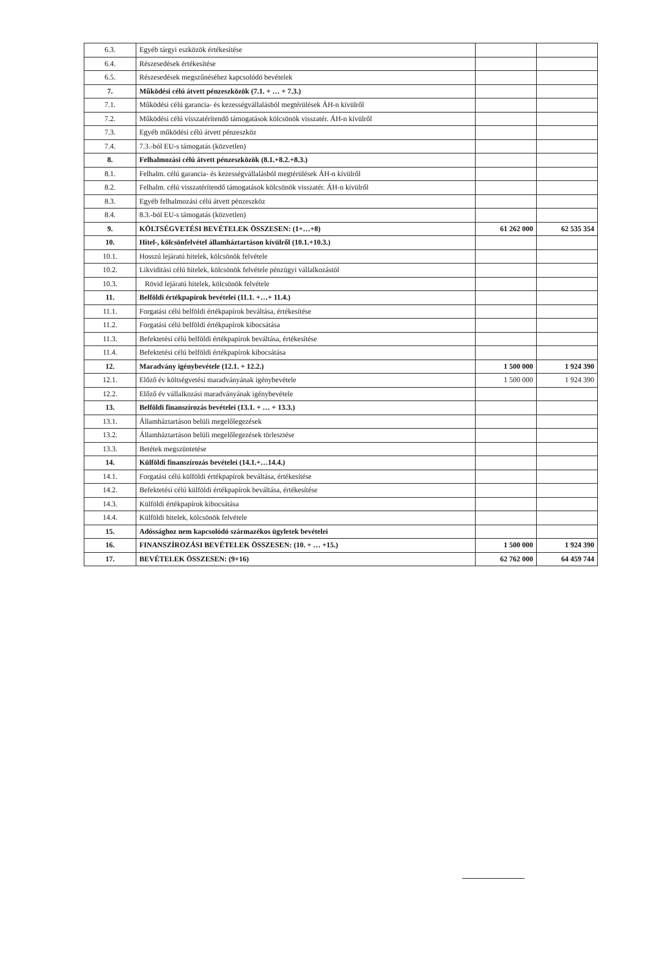| 6.3. | Egyéb tárgyi eszközök értékesítése | | |
| 6.4. | Részesedések értékesítése | | |
| 6.5. | Részesedések megszűnéséhez kapcsolódó bevételek | | |
| 7. | Működési célú átvett pénzeszközök (7.1. + … + 7.3.) | | |
| 7.1. | Működési célú garancia- és kezességvállalásból megtérülések ÁH-n kívülről | | |
| 7.2. | Működési célú visszatérítendő támogatások kölcsönök visszatér. ÁH-n kívülről | | |
| 7.3. | Egyéb működési célú átvett pénzeszköz | | |
| 7.4. | 7.3.-ból EU-s támogatás (közvetlen) | | |
| 8. | Felhalmozási célú átvett pénzeszközök (8.1.+8.2.+8.3.) | | |
| 8.1. | Felhalm. célú garancia- és kezességvállalásból megtérülések ÁH-n kívülről | | |
| 8.2. | Felhalm. célú visszatérítendő támogatások kölcsönök visszatér. ÁH-n kívülről | | |
| 8.3. | Egyéb felhalmozási célú átvett pénzeszköz | | |
| 8.4. | 8.3.-ból EU-s támogatás (közvetlen) | | |
| 9. | KÖLTSÉGVETÉSI BEVÉTELEK ÖSSZESEN: (1+…+8) | 61 262 000 | 62 535 354 |
| 10. | Hitel-, kölcsönfelvétel államháztartáson kívülről (10.1.+10.3.) | | |
| 10.1. | Hosszú lejáratú hitelek, kölcsönök felvétele | | |
| 10.2. | Likviditási célú hitelek, kölcsönök felvétele pénzügyi vállalkozástól | | |
| 10.3. | Rövid lejáratú hitelek, kölcsönök felvétele | | |
| 11. | Belföldi értékpapírok bevételei (11.1. +…+ 11.4.) | | |
| 11.1. | Forgatási célú belföldi értékpapírok beváltása, értékesítése | | |
| 11.2. | Forgatási célú belföldi értékpapírok kibocsátása | | |
| 11.3. | Befektetési célú belföldi értékpapírok beváltása, értékesítése | | |
| 11.4. | Befektetési célú belföldi értékpapírok kibocsátása | | |
| 12. | Maradvány igénybevétele (12.1. + 12.2.) | 1 500 000 | 1 924 390 |
| 12.1. | Előző év költségvetési maradványának igénybevétele | 1 500 000 | 1 924 390 |
| 12.2. | Előző év vállalkozási maradványának igénybevétele | | |
| 13. | Belföldi finanszírozás bevételei (13.1. + … + 13.3.) | | |
| 13.1. | Államháztartáson belüli megelőlegezések | | |
| 13.2. | Államháztartáson belüli megelőlegezések törlesztése | | |
| 13.3. | Betétek megszüntetése | | |
| 14. | Külföldi finanszírozás bevételei (14.1.+…14.4.) | | |
| 14.1. | Forgatási célú külföldi értékpapírok beváltása, értékesítése | | |
| 14.2. | Befektetési célú külföldi értékpapírok beváltása, értékesítése | | |
| 14.3. | Külföldi értékpapírok kibocsátása | | |
| 14.4. | Külföldi hitelek, kölcsönök felvétele | | |
| 15. | Adóssághoz nem kapcsolódó származékos ügyletek bevételei | | |
| 16. | FINANSZÍROZÁSI BEVÉTELEK ÖSSZESEN: (10. + … +15.) | 1 500 000 | 1 924 390 |
| 17. | BEVÉTELEK ÖSSZESEN: (9+16) | 62 762 000 | 64 459 744 |